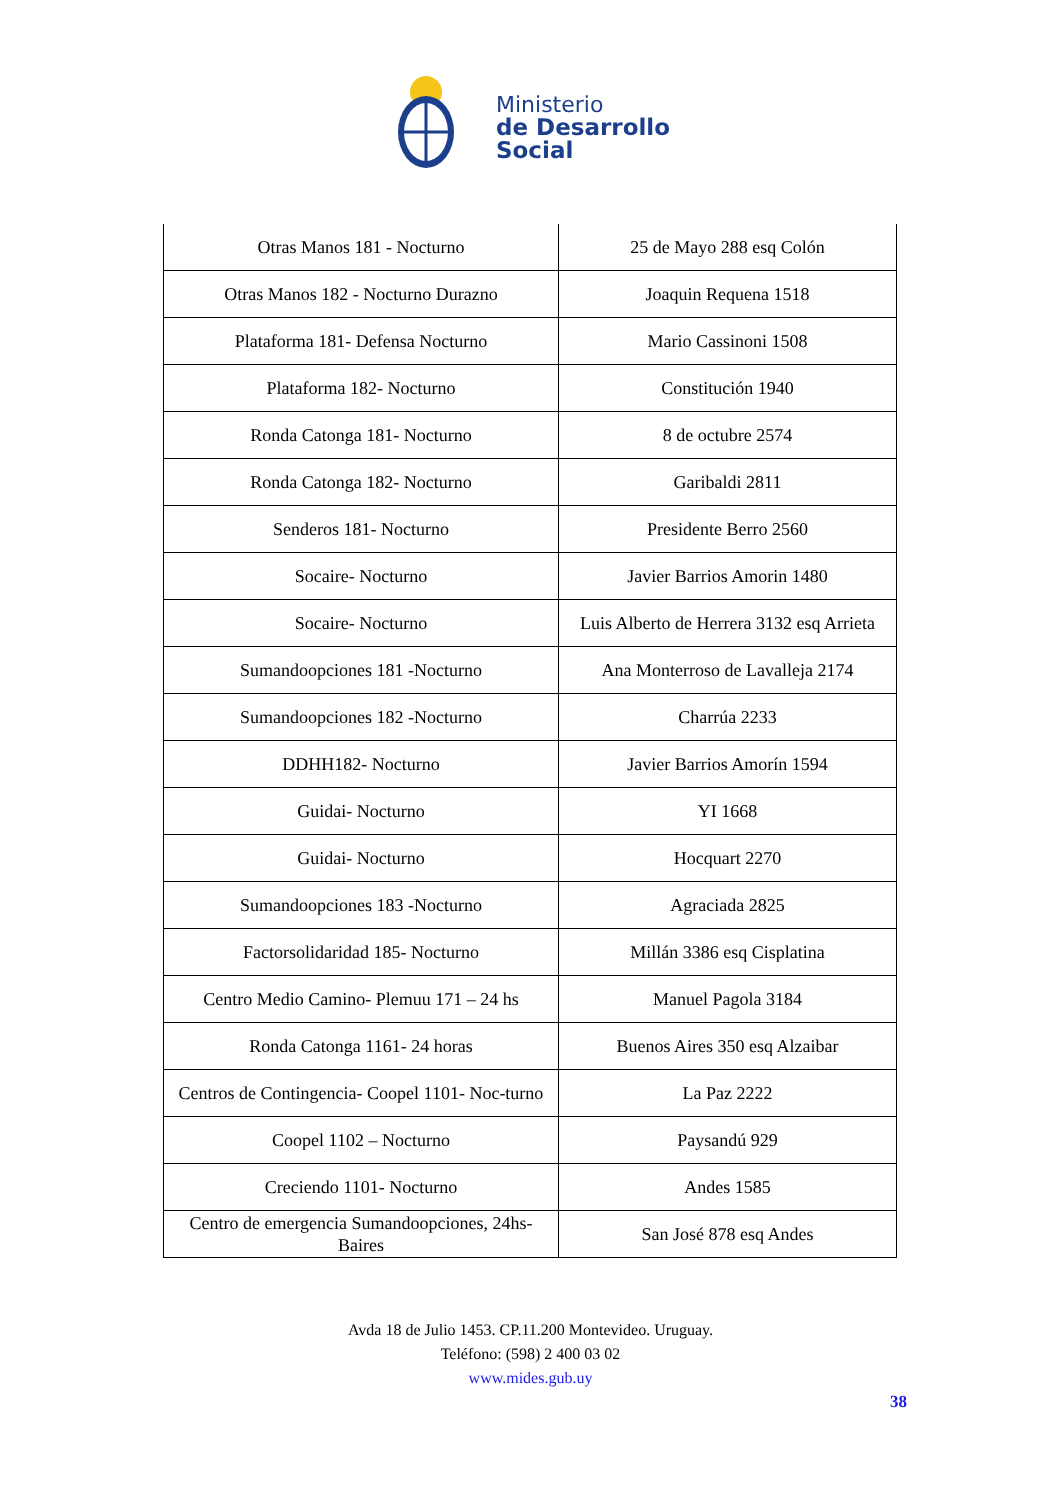Ministerio
de Desarrollo
Social
| Otras Manos 181 - Nocturno | 25 de Mayo 288 esq Colón |
| Otras Manos 182 - Nocturno Durazno | Joaquin Requena 1518 |
| Plataforma 181- Defensa Nocturno | Mario Cassinoni 1508 |
| Plataforma 182- Nocturno | Constitución 1940 |
| Ronda Catonga 181- Nocturno | 8 de octubre 2574 |
| Ronda Catonga 182- Nocturno | Garibaldi 2811 |
| Senderos 181- Nocturno | Presidente Berro 2560 |
| Socaire- Nocturno | Javier Barrios Amorin 1480 |
| Socaire- Nocturno | Luis Alberto de Herrera 3132 esq Arrieta |
| Sumandoopciones 181 -Nocturno | Ana Monterroso de Lavalleja 2174 |
| Sumandoopciones 182 -Nocturno | Charrúa 2233 |
| DDHH182- Nocturno | Javier Barrios Amorín 1594 |
| Guidai- Nocturno | YI 1668 |
| Guidai- Nocturno | Hocquart 2270 |
| Sumandoopciones 183 -Nocturno | Agraciada 2825 |
| Factorsolidaridad 185- Nocturno | Millán 3386 esq Cisplatina |
| Centro Medio Camino- Plemuu 171 – 24 hs | Manuel Pagola 3184 |
| Ronda Catonga 1161- 24 horas | Buenos Aires 350 esq Alzaibar |
| Centros de Contingencia- Coopel 1101- Noc-turno | La Paz 2222 |
| Coopel 1102 – Nocturno | Paysandú 929 |
| Creciendo 1101- Nocturno | Andes 1585 |
| Centro de emergencia Sumandoopciones, 24hs-Baires | San José 878 esq Andes |
Avda 18 de Julio 1453. CP.11.200 Montevideo. Uruguay.
Teléfono: (598) 2 400 03 02
www.mides.gub.uy
38